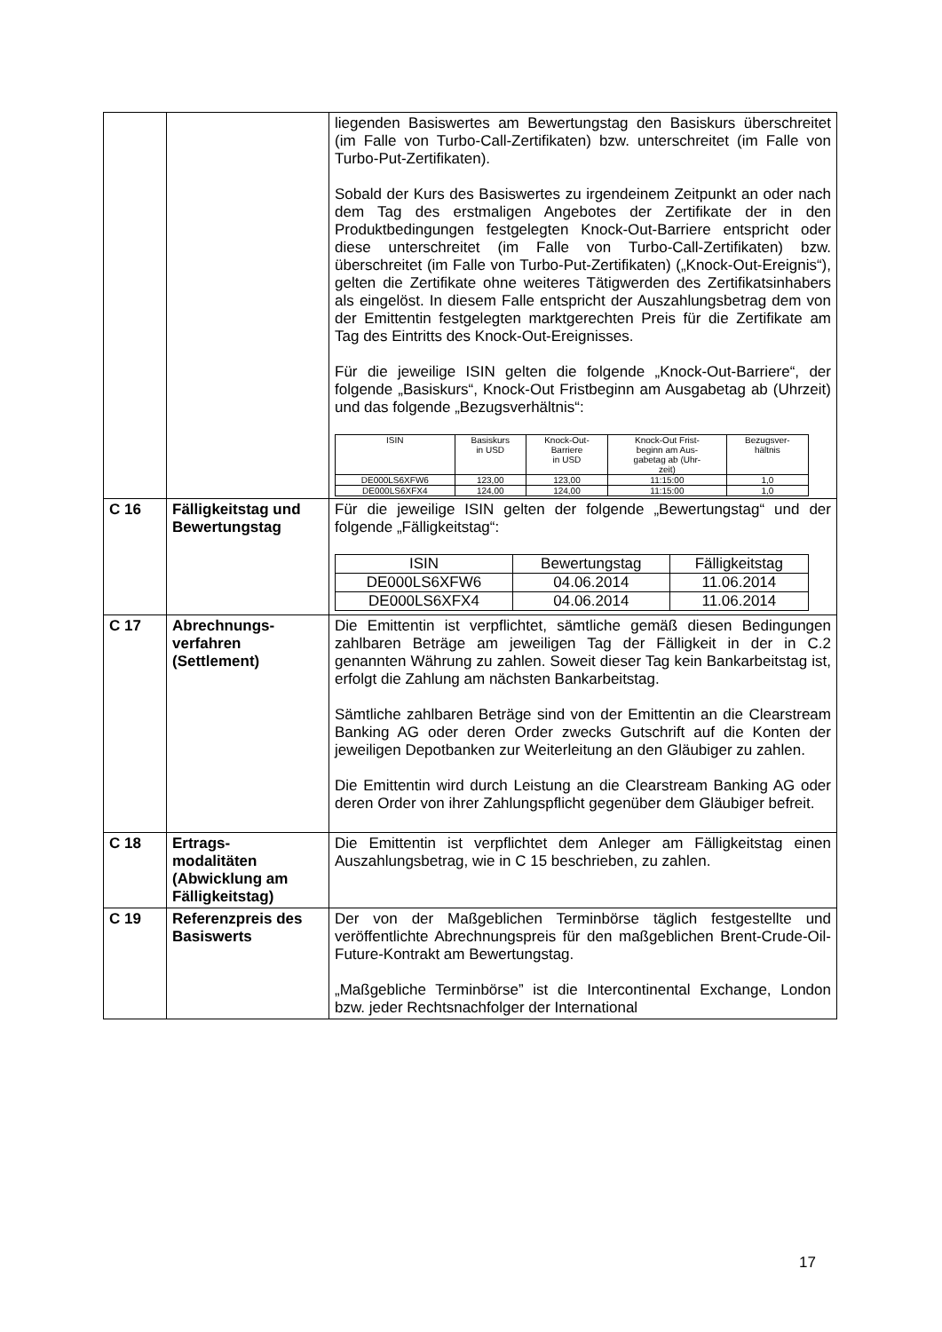| | | liegenden Basiswertes am Bewertungstag den Basiskurs überschreitet (im Falle von Turbo-Call-Zertifikaten) bzw. unterschreitet (im Falle von Turbo-Put-Zertifikaten). Sobald der Kurs des Basiswertes zu irgendeinem Zeitpunkt an oder nach dem Tag des erstmaligen Angebotes der Zertifikate der in den Produktbedingungen festgelegten Knock-Out-Barriere entspricht oder diese unterschreitet (im Falle von Turbo-Call-Zertifikaten) bzw. überschreitet (im Falle von Turbo-Put-Zertifikaten) („Knock-Out-Ereignis“), gelten die Zertifikate ohne weiteres Tätigwerden des Zertifikatsinhabers als eingelöst. In diesem Falle entspricht der Auszahlungsbetrag dem von der Emittentin festgelegten marktgerechten Preis für die Zertifikate am Tag des Eintritts des Knock-Out-Ereignisses. Für die jeweilige ISIN gelten die folgende „Knock-Out-Barriere“, der folgende „Basiskurs“, Knock-Out Fristbeginn am Ausgabetag ab (Uhrzeit) und das folgende „Bezugsverhältnis“: / ISIN / Basiskurs in USD / Knock-Out- Barriere in USD / Knock-Out Frist- beginn am Aus- gabetag ab (Uhr- zeit) / Bezugsver- hältnis / / --- / --- / --- / --- / --- / / DE000LS6XFW6 / 123,00 / 123,00 / 11:15:00 / 1,0 / / DE000LS6XFX4 / 124,00 / 124,00 / 11:15:00 / 1,0 / |
| C 16 | Fälligkeitstag und Bewertungstag | Für die jeweilige ISIN gelten der folgende „Bewertungstag“ und der folgende „Fälligkeitstag“: / ISIN / Bewertungstag / Fälligkeitstag / / DE000LS6XFW6 / 04.06.2014 / 11.06.2014 / / DE000LS6XFX4 / 04.06.2014 / 11.06.2014 / |
| C 17 | Abrechnungs- verfahren (Settlement) | Die Emittentin ist verpflichtet, sämtliche gemäß diesen Bedingungen zahlbaren Beträge am jeweiligen Tag der Fälligkeit in der in C.2 genannten Währung zu zahlen. Soweit dieser Tag kein Bankarbeitstag ist, erfolgt die Zahlung am nächsten Bankarbeitstag. Sämtliche zahlbaren Beträge sind von der Emittentin an die Clearstream Banking AG oder deren Order zwecks Gutschrift auf die Konten der jeweiligen Depotbanken zur Weiterleitung an den Gläubiger zu zahlen. Die Emittentin wird durch Leistung an die Clearstream Banking AG oder deren Order von ihrer Zahlungspflicht gegenüber dem Gläubiger befreit. |
| C 18 | Ertrags- modalitäten (Abwicklung am Fälligkeitstag) | Die Emittentin ist verpflichtet dem Anleger am Fälligkeitstag einen Auszahlungsbetrag, wie in C 15 beschrieben, zu zahlen. |
| C 19 | Referenzpreis des Basiswerts | Der von der Maßgeblichen Terminbörse täglich festgestellte und veröffentlichte Abrechnungspreis für den maßgeblichen Brent-Crude-Oil-Future-Kontrakt am Bewertungstag. „Maßgebliche Terminbörse” ist die Intercontinental Exchange, London bzw. jeder Rechtsnachfolger der International |
17